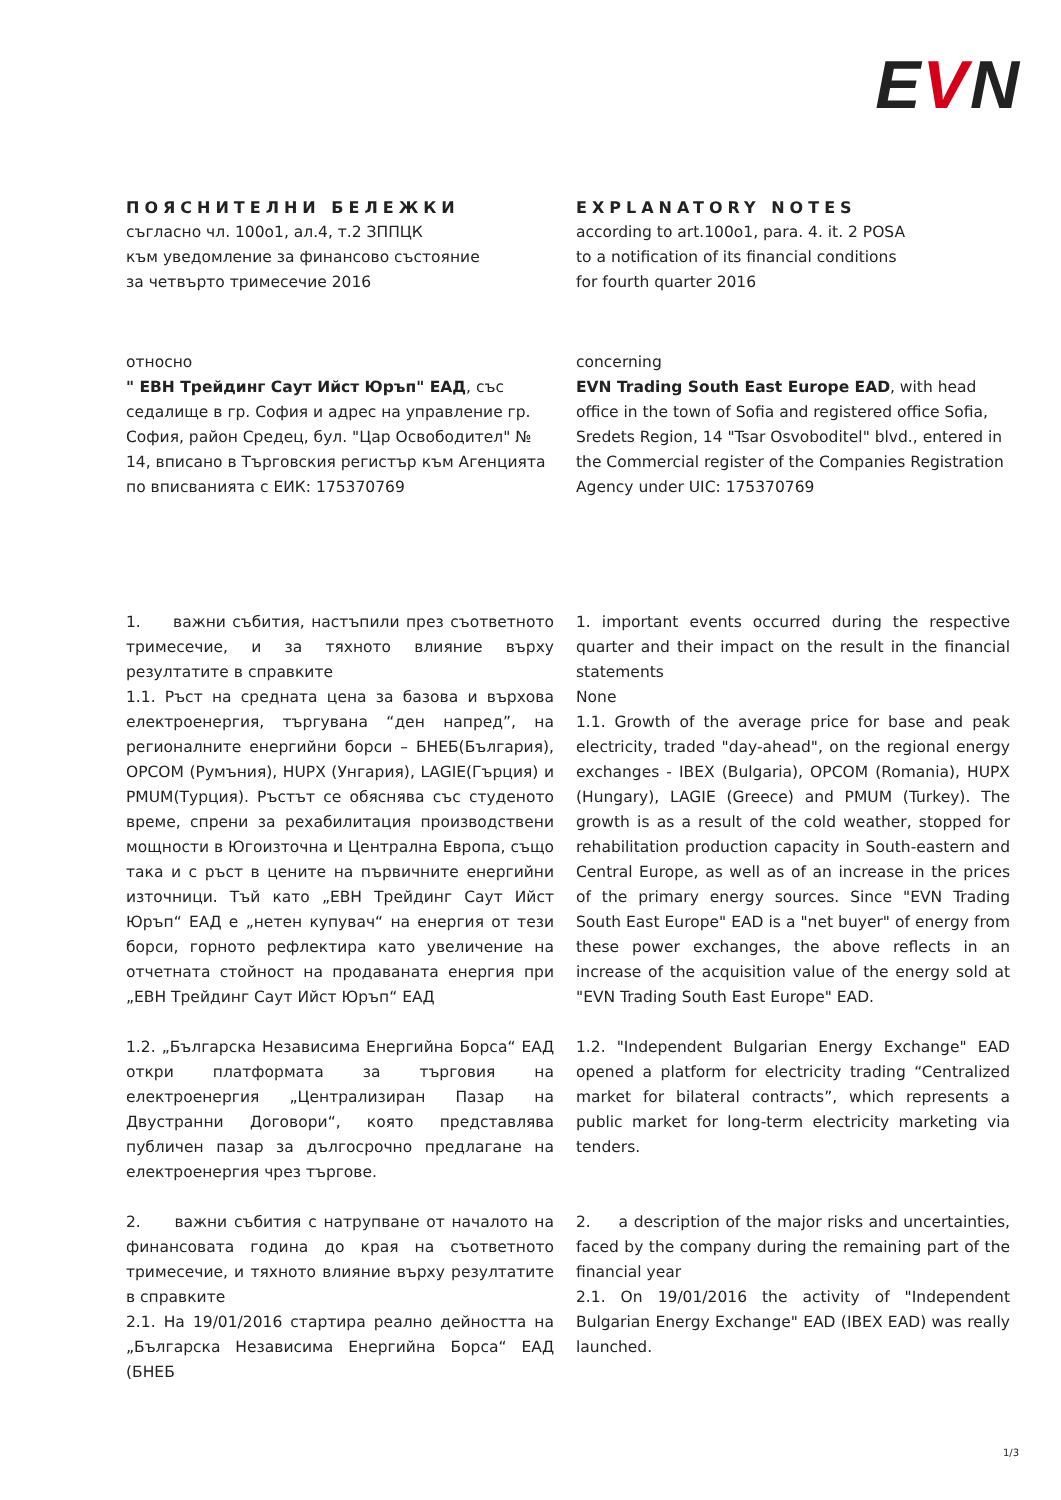EVN
ПОЯСНИТЕЛНИ БЕЛЕЖКИ
съгласно чл. 100о1, ал.4, т.2 ЗППЦК
към уведомление за финансово състояние
за четвърто тримесечие 2016
EXPLANATORY NOTES
according to art.100o1, para. 4. it. 2 POSA
to a notification of its financial conditions
for fourth quarter 2016
относно
" ЕВН Трейдинг Саут Ийст Юръп" ЕАД, със седалище в гр. София и адрес на управление гр. София, район Средец, бул. "Цар Освободител" № 14, вписано в Търговския регистър към Агенцията по вписванията с ЕИК: 175370769
concerning
EVN Trading South East Europe EAD, with head office in the town of Sofia and registered office Sofia, Sredets Region, 14 "Tsar Osvoboditel" blvd., entered in the Commercial register of the Companies Registration Agency under UIC: 175370769
1. важни събития, настъпили през съответното тримесечие, и за тяхното влияние върху резултатите в справките
1.1. Ръст на средната цена за базова и върхова електроенергия, търгувана “ден напред”, на регионалните енергийни борси – БНЕБ(България), OPCOM (Румъния), HUPX (Унгария), LAGIE(Гърция) и PMUM(Турция). Ръстът се обяснява със студеното време, спрени за рехабилитация производствени мощности в Югоизточна и Централна Европа, също така и с ръст в цените на първичните енергийни източници. Тъй като „ЕВН Трейдинг Саут Ийст Юръп“ ЕАД е „нетен купувач“ на енергия от тези борси, горното рефлектира като увеличение на отчетната стойност на продаваната енергия при „ЕВН Трейдинг Саут Ийст Юръп“ ЕАД
1. important events occurred during the respective quarter and their impact on the result in the financial statements
None
1.1. Growth of the average price for base and peak electricity, traded "day-ahead", on the regional energy exchanges - IBEX (Bulgaria), OPCOM (Romania), HUPX (Hungary), LAGIE (Greece) and PMUM (Turkey). The growth is as a result of the cold weather, stopped for rehabilitation production capacity in South-eastern and Central Europe, as well as of an increase in the prices of the primary energy sources. Since "EVN Trading South East Europe" EAD is a "net buyer" of energy from these power exchanges, the above reflects in an increase of the acquisition value of the energy sold at "EVN Trading South East Europe" EAD.
1.2. „Българска Независима Енергийна Борса“ ЕАД откри платформата за търговия на електроенергия „Централизиран Пазар на Двустранни Договори“, която представлява публичен пазар за дългосрочно предлагане на електроенергия чрез търгове.
1.2. "Independent Bulgarian Energy Exchange" EAD opened a platform for electricity trading “Centralized market for bilateral contracts”, which represents a public market for long-term electricity marketing via tenders.
2. важни събития с натрупване от началото на финансовата година до края на съответното тримесечие, и тяхното влияние върху резултатите в справките
2.1. На 19/01/2016 стартира реално дейността на „Българска Независима Енергийна Борса“ ЕАД (БНЕБ
2. a description of the major risks and uncertainties, faced by the company during the remaining part of the financial year
2.1. On 19/01/2016 the activity of "Independent Bulgarian Energy Exchange" EAD (IBEX EAD) was really launched.
1/3